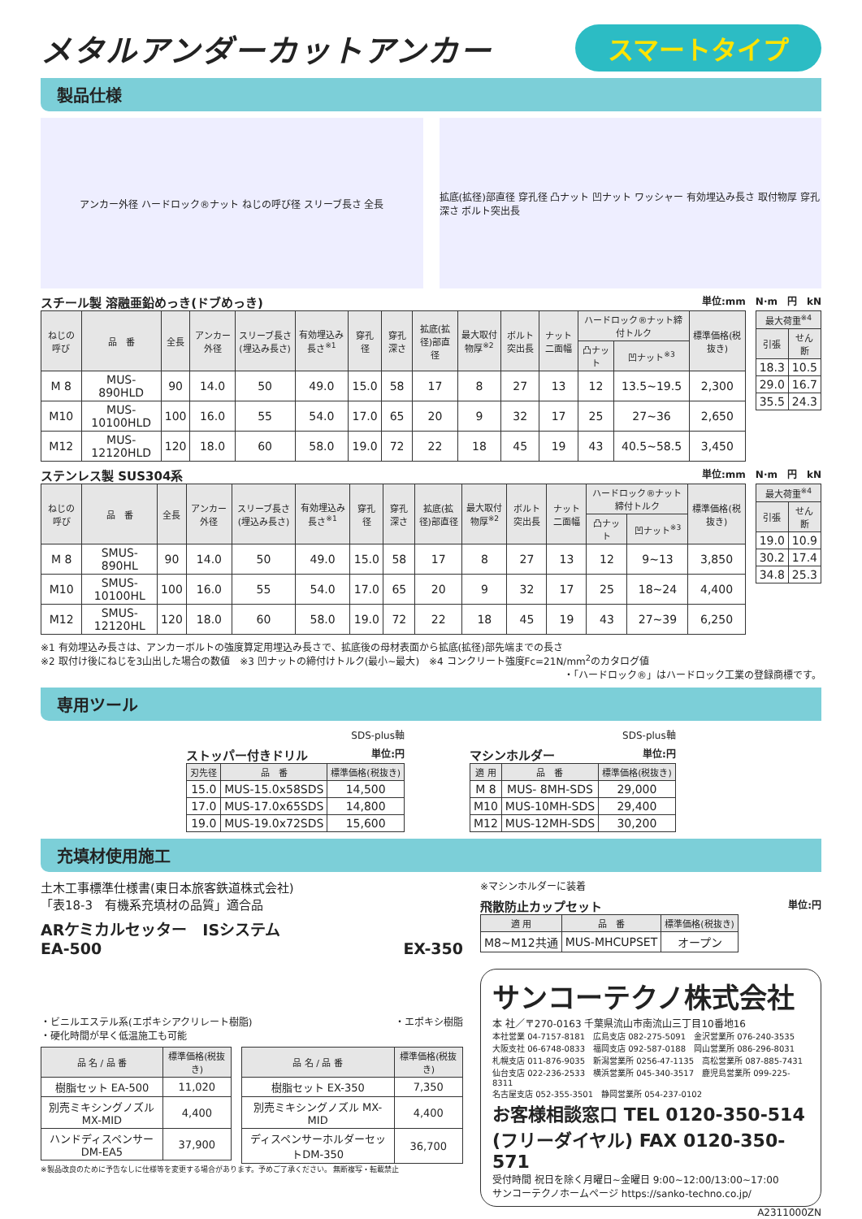メタルアンダーカットアンカー
スマートタイプ
製品仕様
アンカー外径 ハードロック®ナット ねじの呼び径 スリーブ長さ 全長
拡底(拡径)部直径 穿孔径 凸ナット 凹ナット ワッシャー 有効埋込み長さ 取付物厚 穿孔深さ ボルト突出長
スチール製 溶融亜鉛めっき(ドブめっき) 単位:mm　N·m　円　kN
| ねじの呼び | 品 番 | 全長 | アンカー外径 | スリーブ長さ(埋込み長さ) | 有効埋込み長さ<sup>※1</sup> | 穿孔径 | 穿孔深さ | 拡底(拡径)部直径 | 最大取付物厚<sup>※2</sup> | ボルト突出長 | ナット二面幅 | ハードロック®ナット締付トルク | | 標準価格(税抜き) |
| --- | --- | --- | --- | --- | --- | --- | --- | --- | --- | --- | --- | --- | --- | --- |
| | | | | | | | | | | | | 凸ナット | 凹ナット<sup>※3</sup> | |
| M 8 | MUS- 890HLD | 90 | 14.0 | 50 | 49.0 | 15.0 | 58 | 17 | 8 | 27 | 13 | 12 | 13.5~19.5 | 2,300 |
| M10 | MUS-10100HLD | 100 | 16.0 | 55 | 54.0 | 17.0 | 65 | 20 | 9 | 32 | 17 | 25 | 27~36 | 2,650 |
| M12 | MUS-12120HLD | 120 | 18.0 | 60 | 58.0 | 19.0 | 72 | 22 | 18 | 45 | 19 | 43 | 40.5~58.5 | 3,450 |
| 最大荷重<sup>※4</sup> | |
| --- | --- |
| 引張 | せん断 |
| 18.3 | 10.5 |
| 29.0 | 16.7 |
| 35.5 | 24.3 |
ステンレス製 SUS304系 単位:mm　N·m　円　kN
| ねじの呼び | 品 番 | 全長 | アンカー外径 | スリーブ長さ(埋込み長さ) | 有効埋込み長さ<sup>※1</sup> | 穿孔径 | 穿孔深さ | 拡底(拡径)部直径 | 最大取付物厚<sup>※2</sup> | ボルト突出長 | ナット二面幅 | ハードロック®ナット締付トルク | | 標準価格(税抜き) |
| --- | --- | --- | --- | --- | --- | --- | --- | --- | --- | --- | --- | --- | --- | --- |
| | | | | | | | | | | | | 凸ナット | 凹ナット<sup>※3</sup> | |
| M 8 | SMUS- 890HL | 90 | 14.0 | 50 | 49.0 | 15.0 | 58 | 17 | 8 | 27 | 13 | 12 | 9~13 | 3,850 |
| M10 | SMUS-10100HL | 100 | 16.0 | 55 | 54.0 | 17.0 | 65 | 20 | 9 | 32 | 17 | 25 | 18~24 | 4,400 |
| M12 | SMUS-12120HL | 120 | 18.0 | 60 | 58.0 | 19.0 | 72 | 22 | 18 | 45 | 19 | 43 | 27~39 | 6,250 |
| 最大荷重<sup>※4</sup> | |
| --- | --- |
| 引張 | せん断 |
| 19.0 | 10.9 |
| 30.2 | 17.4 |
| 34.8 | 25.3 |
※1 有効埋込み長さは、アンカーボルトの強度算定用埋込み長さで、拡底後の母材表面から拡底(拡径)部先端までの長さ
※2 取付け後にねじを3山出した場合の数値　※3 凹ナットの締付けトルク(最小~最大)　※4 コンクリート強度Fc=21N/mm<sup>2</sup>のカタログ値
・「ハードロック®」はハードロック工業の登録商標です。
専用ツール
SDS-plus軸
ストッパー付きドリル 単位:円
| 刃先径 | 品 番 | 標準価格(税抜き) |
| --- | --- | --- |
| 15.0 | MUS-15.0x58SDS | 14,500 |
| 17.0 | MUS-17.0x65SDS | 14,800 |
| 19.0 | MUS-19.0x72SDS | 15,600 |
SDS-plus軸
マシンホルダー 単位:円
| 適 用 | 品 番 | 標準価格(税抜き) |
| --- | --- | --- |
| M 8 | MUS- 8MH-SDS | 29,000 |
| M10 | MUS-10MH-SDS | 29,400 |
| M12 | MUS-12MH-SDS | 30,200 |
充填材使用施工
土木工事標準仕様書(東日本旅客鉄道株式会社)
「表18-3　有機系充填材の品質」適合品
ARケミカルセッター　ISシステム
EA-500 EX-350
・ビニルエステル系(エポキシアクリレート樹脂)
・硬化時間が早く低温施工も可能 ・エポキシ樹脂
| 品 名 / 品 番 | 標準価格(税抜き) |
| --- | --- |
| 樹脂セット EA-500 | 11,020 |
| 別売ミキシングノズル MX-MID | 4,400 |
| ハンドディスペンサー DM-EA5 | 37,900 |
| 品 名 / 品 番 | 標準価格(税抜き) |
| --- | --- |
| 樹脂セット EX-350 | 7,350 |
| 別売ミキシングノズル MX-MID | 4,400 |
| ディスペンサーホルダーセットDM-350 | 36,700 |
※製品改良のために予告なしに仕様等を変更する場合があります。予めご了承ください。 無断複写・転載禁止
※マシンホルダーに装着
飛散防止カップセット 単位:円
| 適 用 | 品 番 | 標準価格(税抜き) |
| --- | --- | --- |
| M8~M12共通 | MUS-MHCUPSET | オープン |
サンコーテクノ株式会社
本 社／〒270-0163 千葉県流山市南流山三丁目10番地16
本社営業 04-7157-8181　広島支店 082-275-5091　金沢営業所 076-240-3535
大阪支社 06-6748-0833　福岡支店 092-587-0188　岡山営業所 086-296-8031
札幌支店 011-876-9035　新潟営業所 0256-47-1135　高松営業所 087-885-7431
仙台支店 022-236-2533　横浜営業所 045-340-3517　鹿児島営業所 099-225-8311
名古屋支店 052-355-3501　静岡営業所 054-237-0102
お客様相談窓口 TEL 0120-350-514
(フリーダイヤル) FAX 0120-350-571
受付時間 祝日を除く月曜日~金曜日 9:00~12:00/13:00~17:00
サンコーテクノホームページ https://sanko-techno.co.jp/
A2311000ZN